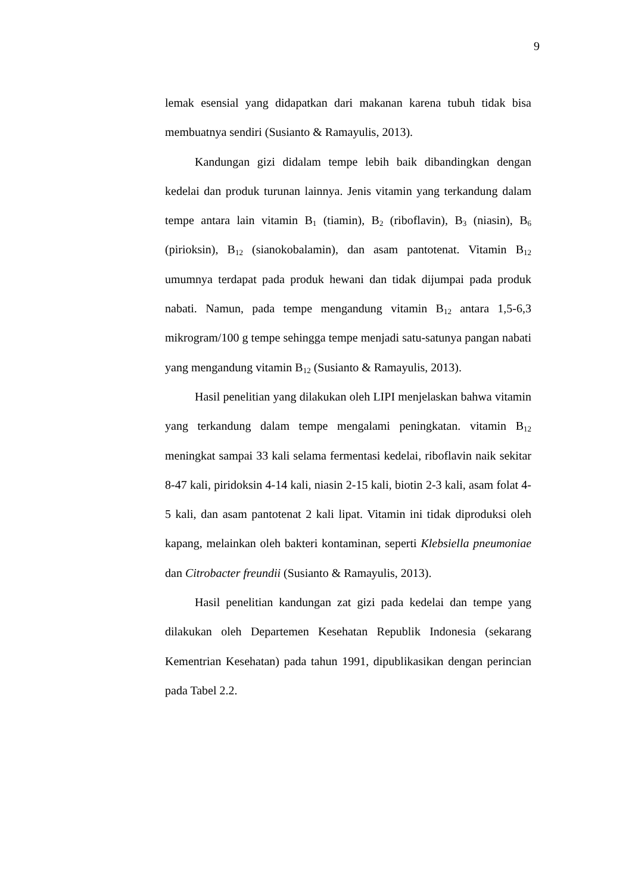9
lemak esensial yang didapatkan dari makanan karena tubuh tidak bisa membuatnya sendiri (Susianto & Ramayulis, 2013).
Kandungan gizi didalam tempe lebih baik dibandingkan dengan kedelai dan produk turunan lainnya. Jenis vitamin yang terkandung dalam tempe antara lain vitamin B<sub>1</sub> (tiamin), B<sub>2</sub> (riboflavin), B<sub>3</sub> (niasin), B<sub>6</sub> (pirioksin), B<sub>12</sub> (sianokobalamin), dan asam pantotenat. Vitamin B<sub>12</sub> umumnya terdapat pada produk hewani dan tidak dijumpai pada produk nabati. Namun, pada tempe mengandung vitamin B<sub>12</sub> antara 1,5-6,3 mikrogram/100 g tempe sehingga tempe menjadi satu-satunya pangan nabati yang mengandung vitamin B<sub>12</sub> (Susianto & Ramayulis, 2013).
Hasil penelitian yang dilakukan oleh LIPI menjelaskan bahwa vitamin yang terkandung dalam tempe mengalami peningkatan. vitamin B<sub>12</sub> meningkat sampai 33 kali selama fermentasi kedelai, riboflavin naik sekitar 8-47 kali, piridoksin 4-14 kali, niasin 2-15 kali, biotin 2-3 kali, asam folat 4-5 kali, dan asam pantotenat 2 kali lipat. Vitamin ini tidak diproduksi oleh kapang, melainkan oleh bakteri kontaminan, seperti Klebsiella pneumoniae dan Citrobacter freundii (Susianto & Ramayulis, 2013).
Hasil penelitian kandungan zat gizi pada kedelai dan tempe yang dilakukan oleh Departemen Kesehatan Republik Indonesia (sekarang Kementrian Kesehatan) pada tahun 1991, dipublikasikan dengan perincian pada Tabel 2.2.